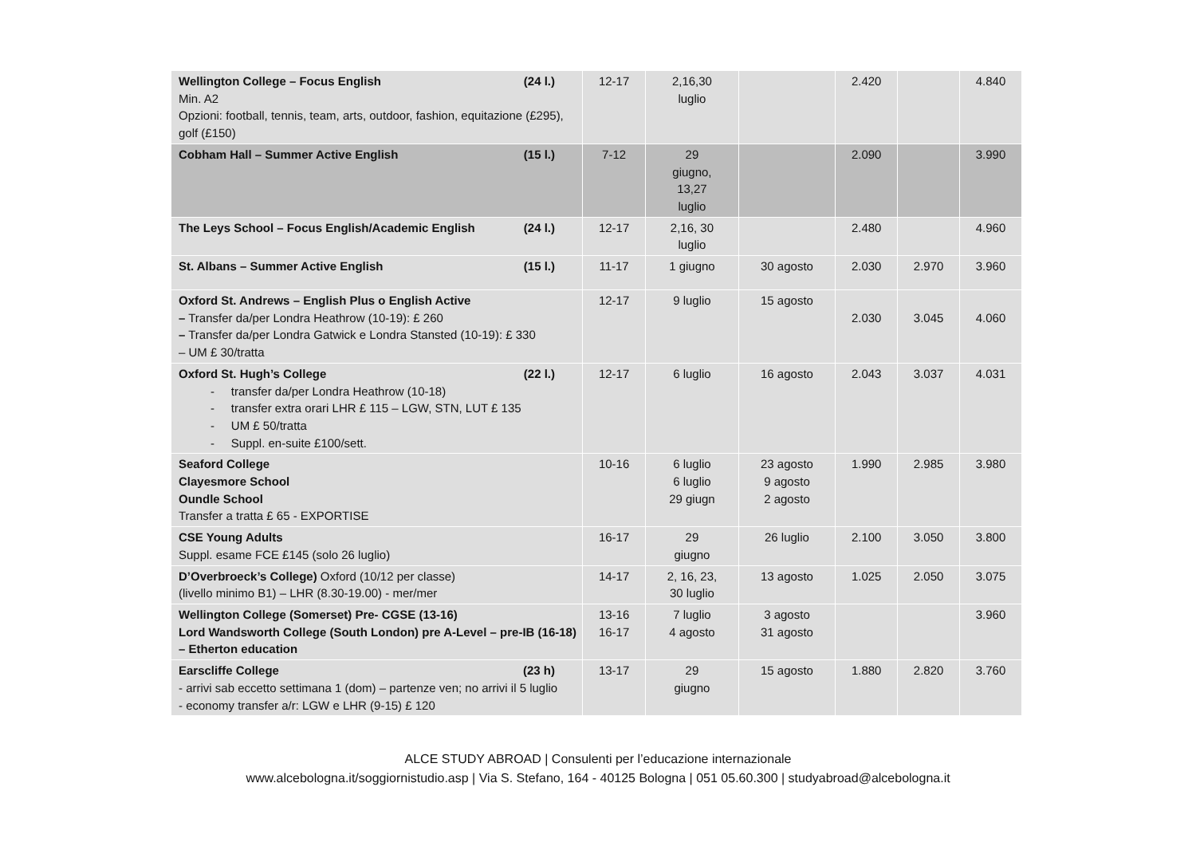| Wellington College – Focus English (24 l.) Min. A2 Opzioni: football, tennis, team, arts, outdoor, fashion, equitazione (£295), golf (£150) | 12-17 | 2,16,30 luglio | | 2.420 | | 4.840 |
| Cobham Hall – Summer Active English (15 l.) | 7-12 | 29 giugno, 13,27 luglio | | 2.090 | | 3.990 |
| The Leys School – Focus English/Academic English (24 l.) | 12-17 | 2,16, 30 luglio | | 2.480 | | 4.960 |
| St. Albans – Summer Active English (15 l.) | 11-17 | 1 giugno | 30 agosto | 2.030 | 2.970 | 3.960 |
| Oxford St. Andrews – English Plus o English Active – Transfer da/per Londra Heathrow (10-19): £ 260 – Transfer da/per Londra Gatwick e Londra Stansted (10-19): £ 330 – UM £ 30/tratta | 12-17 | 9 luglio | 15 agosto | 2.030 | 3.045 | 4.060 |
| Oxford St. Hugh’s College (22 l.) - transfer da/per Londra Heathrow (10-18) - transfer extra orari LHR £ 115 – LGW, STN, LUT £ 135 - UM £ 50/tratta - Suppl. en-suite £100/sett. | 12-17 | 6 luglio | 16 agosto | 2.043 | 3.037 | 4.031 |
| Seaford College Clayesmore School Oundle School Transfer a tratta £ 65 - EXPORTISE | 10-16 | 6 luglio 6 luglio 29 giugn | 23 agosto 9 agosto 2 agosto | 1.990 | 2.985 | 3.980 |
| CSE Young Adults Suppl. esame FCE £145 (solo 26 luglio) | 16-17 | 29 giugno | 26 luglio | 2.100 | 3.050 | 3.800 |
| D’Overbroeck’s College) Oxford (10/12 per classe) (livello minimo B1) – LHR (8.30-19.00) - mer/mer | 14-17 | 2, 16, 23, 30 luglio | 13 agosto | 1.025 | 2.050 | 3.075 |
| Wellington College (Somerset) Pre- CGSE (13-16) Lord Wandsworth College (South London) pre A-Level – pre-IB (16-18) – Etherton education | 13-16 16-17 | 7 luglio 4 agosto | 3 agosto 31 agosto | | | 3.960 |
| Earscliffe College (23 h) - arrivi sab eccetto settimana 1 (dom) – partenze ven; no arrivi il 5 luglio - economy transfer a/r: LGW e LHR (9-15) £ 120 | 13-17 | 29 giugno | 15 agosto | 1.880 | 2.820 | 3.760 |
ALCE STUDY ABROAD | Consulenti per l’educazione internazionale
www.alcebologna.it/soggiornistudio.asp | Via S. Stefano, 164 - 40125 Bologna | 051 05.60.300 | studyabroad@alcebologna.it